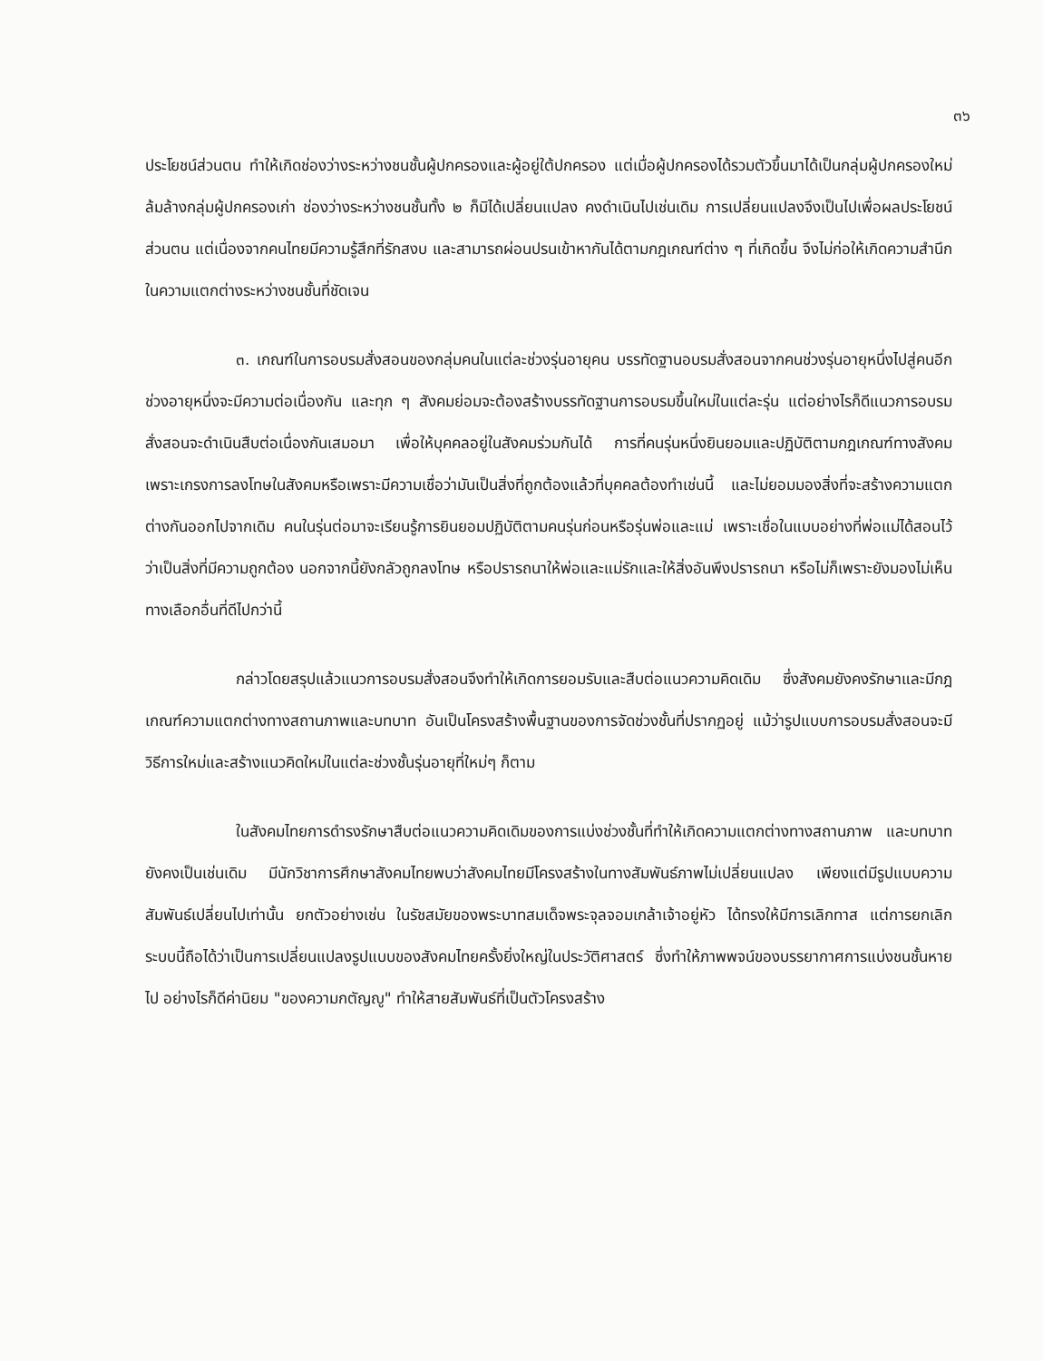๓๖
ประโยชน์ส่วนตน ทำให้เกิดช่องว่างระหว่างชนชั้นผู้ปกครองและผู้อยู่ใต้ปกครอง แต่เมื่อผู้ปกครองได้รวมตัวขึ้นมาได้เป็นกลุ่มผู้ปกครองใหม่ ล้มล้างกลุ่มผู้ปกครองเก่า ช่องว่างระหว่างชนชั้นทั้ง ๒ ก็มิได้เปลี่ยนแปลง คงดำเนินไปเช่นเดิม การเปลี่ยนแปลงจึงเป็นไปเพื่อผลประโยชน์ส่วนตน แต่เนื่องจากคนไทยมีความรู้สึกที่รักสงบ และสามารถผ่อนปรนเข้าหากันได้ตามกฎเกณฑ์ต่าง ๆ ที่เกิดขึ้น จึงไม่ก่อให้เกิดความสำนึกในความแตกต่างระหว่างชนชั้นที่ชัดเจน
๓. เกณฑ์ในการอบรมสั่งสอนของกลุ่มคนในแต่ละช่วงรุ่นอายุคน บรรทัดฐานอบรมสั่งสอนจากคนช่วงรุ่นอายุหนึ่งไปสู่คนอีกช่วงอายุหนึ่งจะมีความต่อเนื่องกัน และทุก ๆ สังคมย่อมจะต้องสร้างบรรทัดฐานการอบรมขึ้นใหม่ในแต่ละรุ่น แต่อย่างไรก็ดีแนวการอบรมสั่งสอนจะดำเนินสืบต่อเนื่องกันเสมอมา เพื่อให้บุคคลอยู่ในสังคมร่วมกันได้ การที่คนรุ่นหนึ่งยินยอมและปฏิบัติตามกฎเกณฑ์ทางสังคม เพราะเกรงการลงโทษในสังคมหรือเพราะมีความเชื่อว่ามันเป็นสิ่งที่ถูกต้องแล้วที่บุคคลต้องทำเช่นนี้ และไม่ยอมมองสิ่งที่จะสร้างความแตกต่างกันออกไปจากเดิม คนในรุ่นต่อมาจะเรียนรู้การยินยอมปฏิบัติตามคนรุ่นก่อนหรือรุ่นพ่อและแม่ เพราะเชื่อในแบบอย่างที่พ่อแม่ได้สอนไว้ว่าเป็นสิ่งที่มีความถูกต้อง นอกจากนี้ยังกลัวถูกลงโทษ หรือปรารถนาให้พ่อและแม่รักและให้สิ่งอันพึงปรารถนา หรือไม่ก็เพราะยังมองไม่เห็นทางเลือกอื่นที่ดีไปกว่านี้
กล่าวโดยสรุปแล้วแนวการอบรมสั่งสอนจึงทำให้เกิดการยอมรับและสืบต่อแนวความคิดเดิม ซึ่งสังคมยังคงรักษาและมีกฎเกณฑ์ความแตกต่างทางสถานภาพและบทบาท อันเป็นโครงสร้างพื้นฐานของการจัดช่วงชั้นที่ปรากฏอยู่ แม้ว่ารูปแบบการอบรมสั่งสอนจะมีวิธีการใหม่และสร้างแนวคิดใหม่ในแต่ละช่วงชั้นรุ่นอายุที่ใหม่ๆ ก็ตาม
ในสังคมไทยการดำรงรักษาสืบต่อแนวความคิดเดิมของการแบ่งช่วงชั้นที่ทำให้เกิดความแตกต่างทางสถานภาพ และบทบาทยังคงเป็นเช่นเดิม มีนักวิชาการศึกษาสังคมไทยพบว่าสังคมไทยมีโครงสร้างในทางสัมพันธ์ภาพไม่เปลี่ยนแปลง เพียงแต่มีรูปแบบความสัมพันธ์เปลี่ยนไปเท่านั้น ยกตัวอย่างเช่น ในรัชสมัยของพระบาทสมเด็จพระจุลจอมเกล้าเจ้าอยู่หัว ได้ทรงให้มีการเลิกทาส แต่การยกเลิกระบบนี้ถือได้ว่าเป็นการเปลี่ยนแปลงรูปแบบของสังคมไทยครั้งยิ่งใหญ่ในประวัติศาสตร์ ซึ่งทำให้ภาพพจน์ของบรรยากาศการแบ่งชนชั้นหายไป อย่างไรก็ดีค่านิยม "ของความกตัญญู" ทำให้สายสัมพันธ์ที่เป็นตัวโครงสร้าง